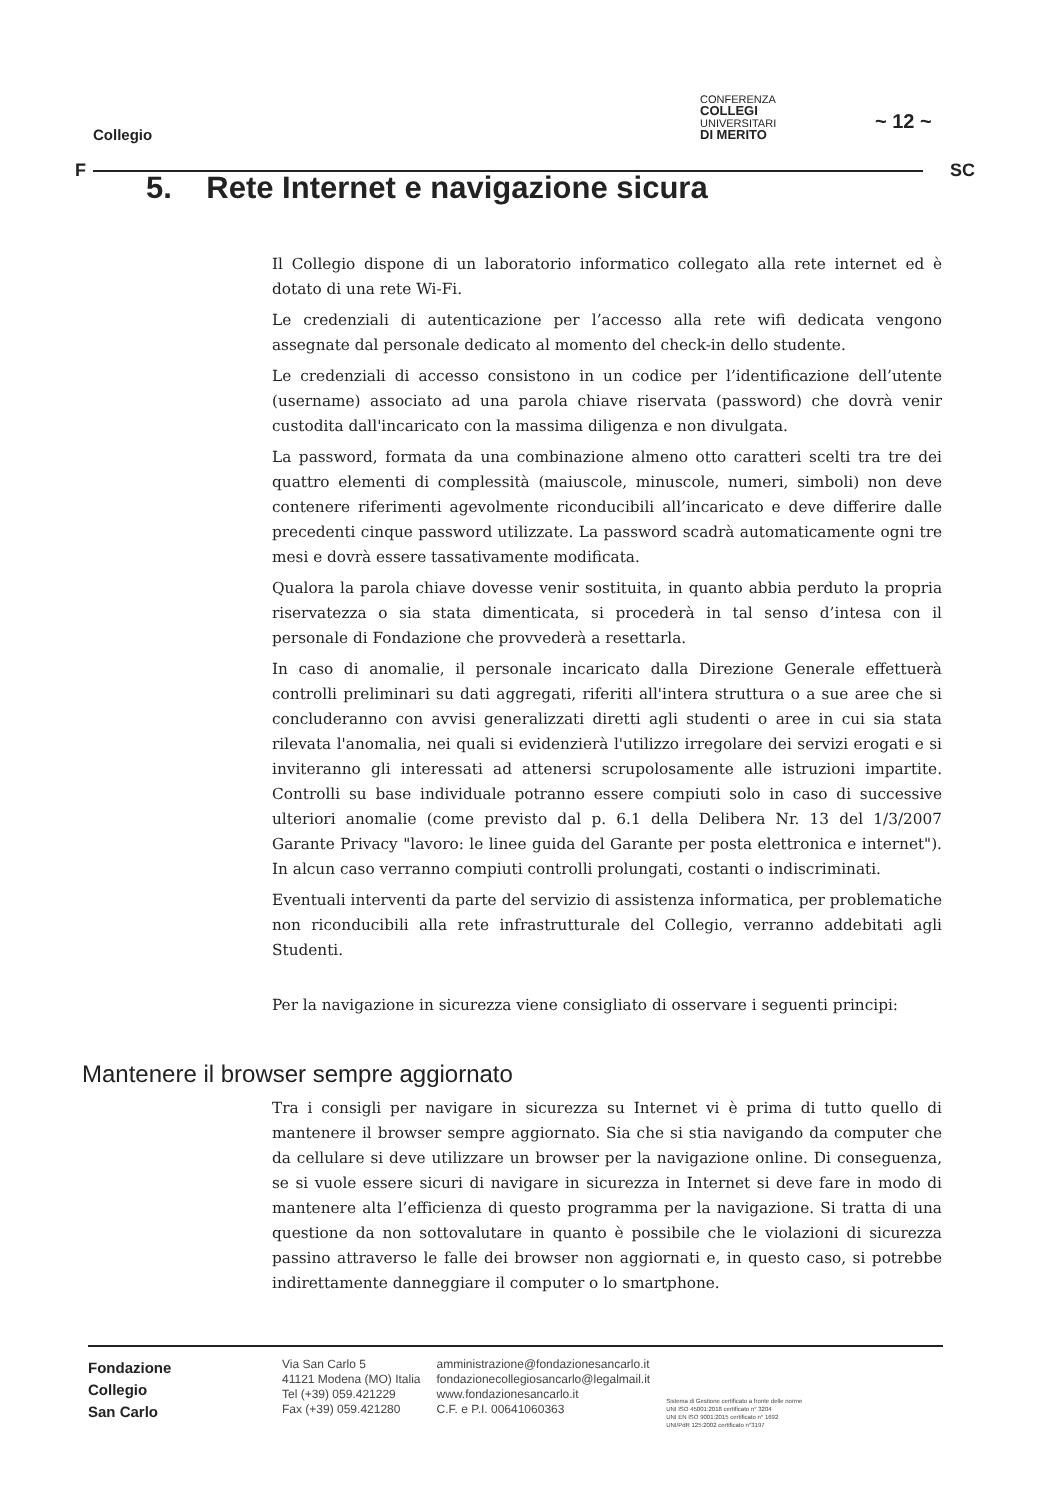Collegio
CONFERENZA
COLLEGI
UNIVERSITARI
DI MERITO
~ 12 ~
F SC
5. Rete Internet e navigazione sicura
Il Collegio dispone di un laboratorio informatico collegato alla rete internet ed è dotato di una rete Wi-Fi.
Le credenziali di autenticazione per l’accesso alla rete wifi dedicata vengono assegnate dal personale dedicato al momento del check-in dello studente.
Le credenziali di accesso consistono in un codice per l’identificazione dell’utente (username) associato ad una parola chiave riservata (password) che dovrà venir custodita dall'incaricato con la massima diligenza e non divulgata.
La password, formata da una combinazione almeno otto caratteri scelti tra tre dei quattro elementi di complessità (maiuscole, minuscole, numeri, simboli) non deve contenere riferimenti agevolmente riconducibili all’incaricato e deve differire dalle precedenti cinque password utilizzate. La password scadrà automaticamente ogni tre mesi e dovrà essere tassativamente modificata.
Qualora la parola chiave dovesse venir sostituita, in quanto abbia perduto la propria riservatezza o sia stata dimenticata, si procederà in tal senso d’intesa con il personale di Fondazione che provvederà a resettarla.
In caso di anomalie, il personale incaricato dalla Direzione Generale effettuerà controlli preliminari su dati aggregati, riferiti all'intera struttura o a sue aree che si concluderanno con avvisi generalizzati diretti agli studenti o aree in cui sia stata rilevata l'anomalia, nei quali si evidenzierà l'utilizzo irregolare dei servizi erogati e si inviteranno gli interessati ad attenersi scrupolosamente alle istruzioni impartite. Controlli su base individuale potranno essere compiuti solo in caso di successive ulteriori anomalie (come previsto dal p. 6.1 della Delibera Nr. 13 del 1/3/2007 Garante Privacy "lavoro: le linee guida del Garante per posta elettronica e internet"). In alcun caso verranno compiuti controlli prolungati, costanti o indiscriminati.
Eventuali interventi da parte del servizio di assistenza informatica, per problematiche non riconducibili alla rete infrastrutturale del Collegio, verranno addebitati agli Studenti.
Per la navigazione in sicurezza viene consigliato di osservare i seguenti principi:
Mantenere il browser sempre aggiornato
Tra i consigli per navigare in sicurezza su Internet vi è prima di tutto quello di mantenere il browser sempre aggiornato. Sia che si stia navigando da computer che da cellulare si deve utilizzare un browser per la navigazione online. Di conseguenza, se si vuole essere sicuri di navigare in sicurezza in Internet si deve fare in modo di mantenere alta l’efficienza di questo programma per la navigazione. Si tratta di una questione da non sottovalutare in quanto è possibile che le violazioni di sicurezza passino attraverso le falle dei browser non aggiornati e, in questo caso, si potrebbe indirettamente danneggiare il computer o lo smartphone.
Fondazione
Collegio
San Carlo
Via San Carlo 5
41121 Modena (MO) Italia
Tel (+39) 059.421229
Fax (+39) 059.421280
amministrazione@fondazionesancarlo.it
fondazionecollegiosancarlo@legalmail.it
www.fondazionesancarlo.it
C.F. e P.I. 00641060363
Sistema di Gestione certificato a fronte delle norme
UNI ISO 45001:2018 certificato n° 3204
UNI EN ISO 9001:2015 certificato n° 1692
UNI/PdR 125:2002 certificato n°3197